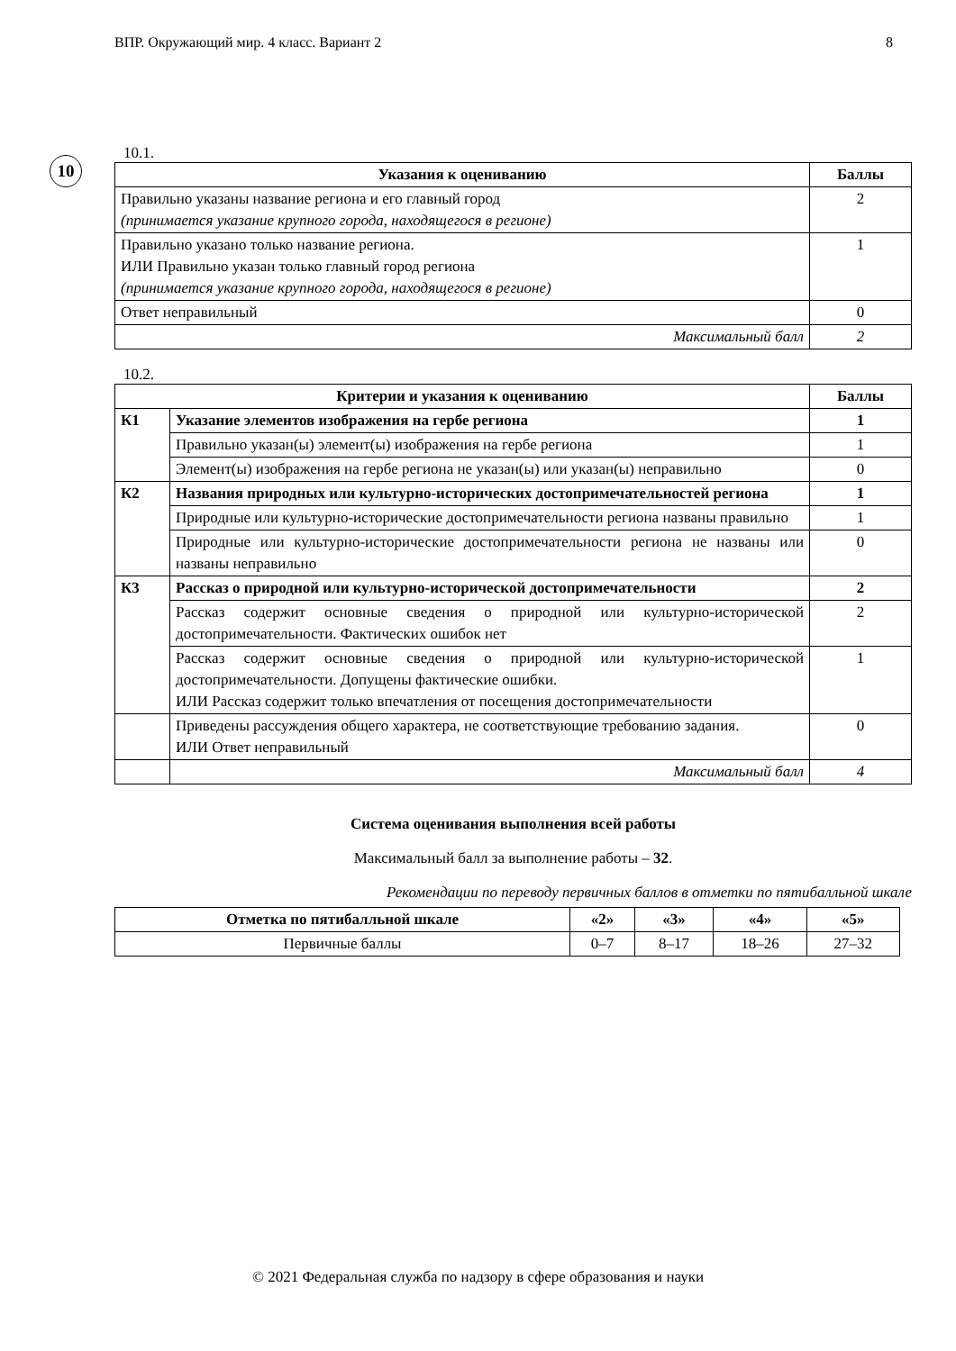ВПР. Окружающий мир. 4 класс. Вариант 2 8
10
10.1.
| Указания к оцениванию | Баллы |
| --- | --- |
| Правильно указаны название региона и его главный город (принимается указание крупного города, находящегося в регионе) | 2 |
| Правильно указано только название региона. ИЛИ Правильно указан только главный город региона (принимается указание крупного города, находящегося в регионе) | 1 |
| Ответ неправильный | 0 |
| Максимальный балл | 2 |
10.2.
| Критерии и указания к оцениванию | | Баллы |
| --- | --- | --- |
| К1 | Указание элементов изображения на гербе региона | 1 |
| | Правильно указан(ы) элемент(ы) изображения на гербе региона | 1 |
| | Элемент(ы) изображения на гербе региона не указан(ы) или указан(ы) неправильно | 0 |
| К2 | Названия природных или культурно-исторических достопримечательностей региона | 1 |
| | Природные или культурно-исторические достопримечательности региона названы правильно | 1 |
| | Природные или культурно-исторические достопримечательности региона не названы или названы неправильно | 0 |
| К3 | Рассказ о природной или культурно-исторической достопримечательности | 2 |
| | Рассказ содержит основные сведения о природной или культурно-исторической достопримечательности. Фактических ошибок нет | 2 |
| | Рассказ содержит основные сведения о природной или культурно-исторической достопримечательности. Допущены фактические ошибки. ИЛИ Рассказ содержит только впечатления от посещения достопримечательности | 1 |
| | Приведены рассуждения общего характера, не соответствующие требованию задания. ИЛИ Ответ неправильный | 0 |
| | Максимальный балл | 4 |
Система оценивания выполнения всей работы
Максимальный балл за выполнение работы – 32.
Рекомендации по переводу первичных баллов в отметки по пятибалльной шкале
| Отметка по пятибалльной шкале | «2» | «3» | «4» | «5» |
| --- | --- | --- | --- | --- |
| Первичные баллы | 0–7 | 8–17 | 18–26 | 27–32 |
© 2021 Федеральная служба по надзору в сфере образования и науки